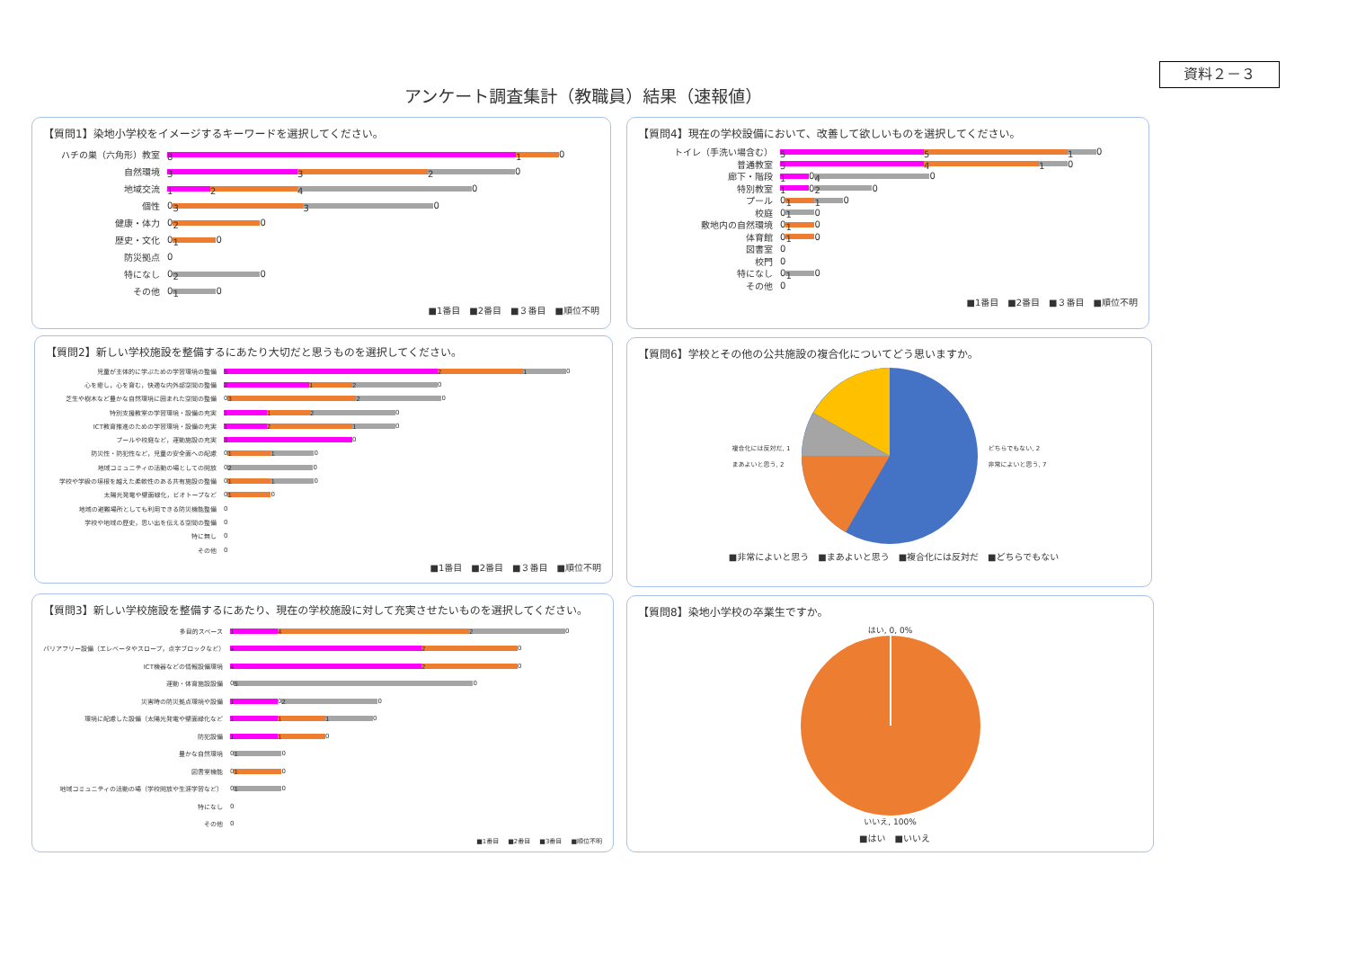資料２－３
アンケート調査集計（教職員）結果（速報値）
【質問1】染地小学校をイメージするキーワードを選択してください。
ハチの巣（六角形）教室 8 1 0
自然環境 3 3 2 0
地域交流 1 2 4 0
個性 0 3 3 0
健康・体力 0 2 0
歴史・文化 0 1 0
防災拠点 0
特になし 0 2 0
その他 0 1 0
■1番目 ■2番目 ■３番目 ■順位不明
【質問4】現在の学校設備において、改善して欲しいものを選択してください。
トイレ（手洗い場含む） 5 5 1 0
普通教室 5 4 1 0
廊下・階段 1 0 4 0
特別教室 1 0 2 0
プール 0 1 1 0
校庭 0 1 0
敷地内の自然環境 0 1 0
体育館 0 1 0
図書室 0
校門 0
特になし 0 1 0
その他 0
■1番目 ■2番目 ■３番目 ■順位不明
【質問2】新しい学校施設を整備するにあたり大切だと思うものを選択してください。
児童が主体的に学ぶための学習環境の整備 5 2 1 0
心を癒し，心を育む，快適な内外部空間の整備 2 1 2 0
芝生や樹木など豊かな自然環境に囲まれた空間の整備 0 3 2 0
特別支援教室の学習環境・設備の充実 1 1 2 0
ICT教育推進のための学習環境・設備の充実 1 2 1 0
プールや校庭など，運動施設の充実 3 0
防災性・防犯性など，児童の安全面への配慮 0 1 1 0
地域コミュニティの活動の場としての開放 0 2 0
学校や学級の垣根を越えた柔軟性のある共有施設の整備 0 1 1 0
太陽光発電や壁面緑化，ビオトープなど 0 1 0
地域の避難場所としても利用できる防災機能整備 0
学校や地域の歴史，思い出を伝える空間の整備 0
特に無し 0
その他 0
■1番目 ■2番目 ■３番目 ■順位不明
【質問6】学校とその他の公共施設の複合化についてどう思いますか。
複合化には反対だ, 1
まあよいと思う, 2
どちらでもない, 2
非常によいと思う, 7
■非常によいと思う ■まあよいと思う ■複合化には反対だ ■どちらでもない
【質問3】新しい学校施設を整備するにあたり、現在の学校施設に対して充実させたいものを選択してください。
多目的スペース 1 4 2 0
バリアフリー設備（エレベータやスロープ，点字ブロックなど） 4 2 0
ICT機器などの情報設備環境 4 2 0
運動・体育施設設備 0 5 0
災害時の防災拠点環境や設備 1 0 2 0
環境に配慮した設備（太陽光発電や壁面緑化など 1 1 1 0
防犯設備 1 1 0
豊かな自然環境 0 1 0
図書室機能 0 1 0
地域コミュニティの活動の場（学校開放や生涯学習など） 0 1 0
特になし 0
その他 0
■1番目 ■2番目 ■3番目 ■順位不明
【質問8】染地小学校の卒業生ですか。
はい, 0, 0%
いいえ, 100%
■はい ■いいえ